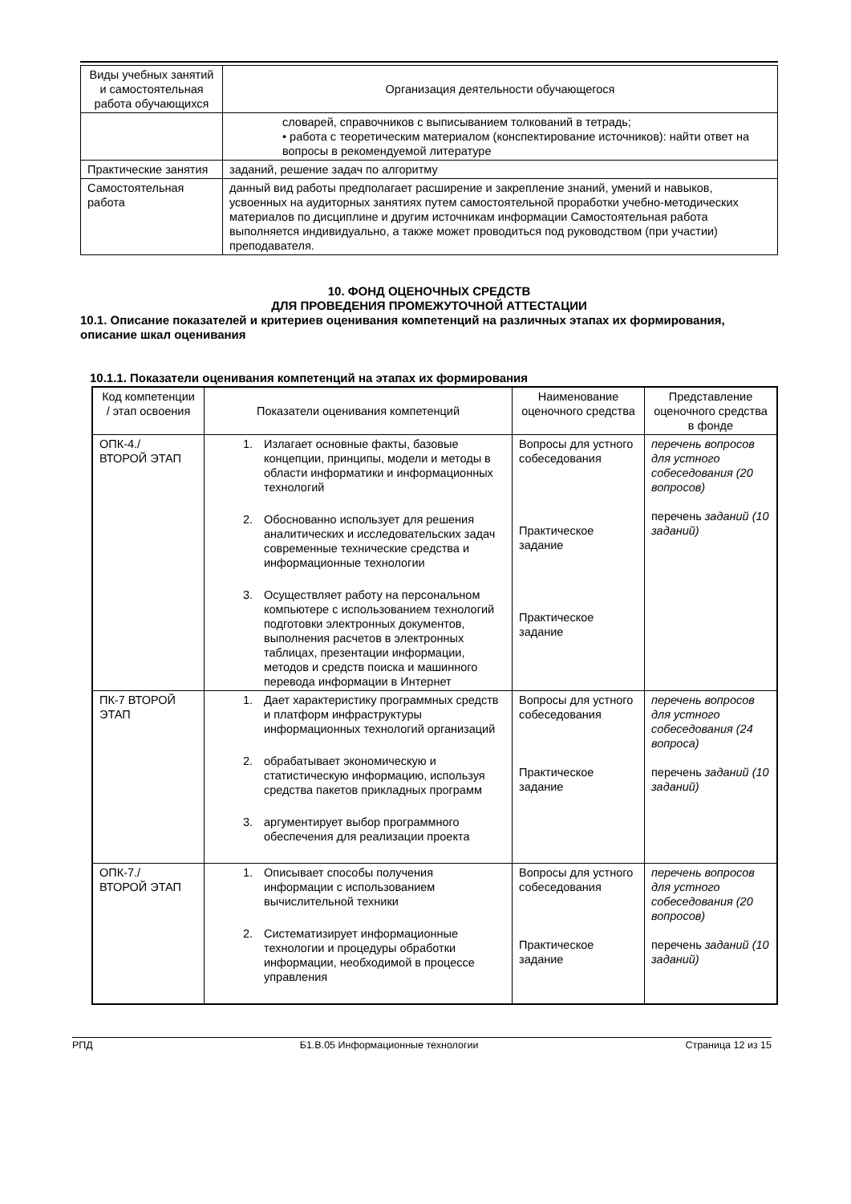| Виды учебных занятий и самостоятельная работа обучающихся | Организация деятельности обучающегося |
| --- | --- |
| | словарей, справочников с выписыванием толкований в тетрадь; • работа с теоретическим материалом (конспектирование источников): найти ответ на вопросы в рекомендуемой литературе |
| Практические занятия | заданий, решение задач по алгоритму |
| Самостоятельная работа | данный вид работы предполагает расширение и закрепление знаний, умений и навыков, усвоенных на аудиторных занятиях путем самостоятельной проработки учебно-методических материалов по дисциплине и другим источникам информации Самостоятельная работа выполняется индивидуально, а также может проводиться под руководством (при участии) преподавателя. |
10. ФОНД ОЦЕНОЧНЫХ СРЕДСТВ
ДЛЯ ПРОВЕДЕНИЯ ПРОМЕЖУТОЧНОЙ АТТЕСТАЦИИ
10.1. Описание показателей и критериев оценивания компетенций на различных этапах их формирования, описание шкал оценивания
10.1.1. Показатели оценивания компетенций на этапах их формирования
| Код компетенции / этап освоения | Показатели оценивания компетенций | Наименование оценочного средства | Представление оценочного средства в фонде |
| --- | --- | --- | --- |
| ОПК-4./ ВТОРОЙ ЭТАП | 1. Излагает основные факты, базовые концепции, принципы, модели и методы в области информатики и информационных технологий 2. Обоснованно использует для решения аналитических и исследовательских задач современные технические средства и информационные технологии 3. Осуществляет работу на персональном компьютере с использованием технологий подготовки электронных документов, выполнения расчетов в электронных таблицах, презентации информации, методов и средств поиска и машинного перевода информации в Интернет | Вопросы для устного собеседования Практическое задание Практическое задание | перечень вопросов для устного собеседования (20 вопросов) перечень заданий (10 заданий) |
| ПК-7 ВТОРОЙ ЭТАП | 1. Дает характеристику программных средств и платформ инфраструктуры информационных технологий организаций 2. обрабатывает экономическую и статистическую информацию, используя средства пакетов прикладных программ 3. аргументирует выбор программного обеспечения для реализации проекта | Вопросы для устного собеседования Практическое задание | перечень вопросов для устного собеседования (24 вопроса) перечень заданий (10 заданий) |
| ОПК-7./ ВТОРОЙ ЭТАП | 1. Описывает способы получения информации с использованием вычислительной техники 2. Систематизирует информационные технологии и процедуры обработки информации, необходимой в процессе управления | Вопросы для устного собеседования Практическое задание | перечень вопросов для устного собеседования (20 вопросов) перечень заданий (10 заданий) |
РПД Б1.В.05 Информационные технологии Страница 12 из 15